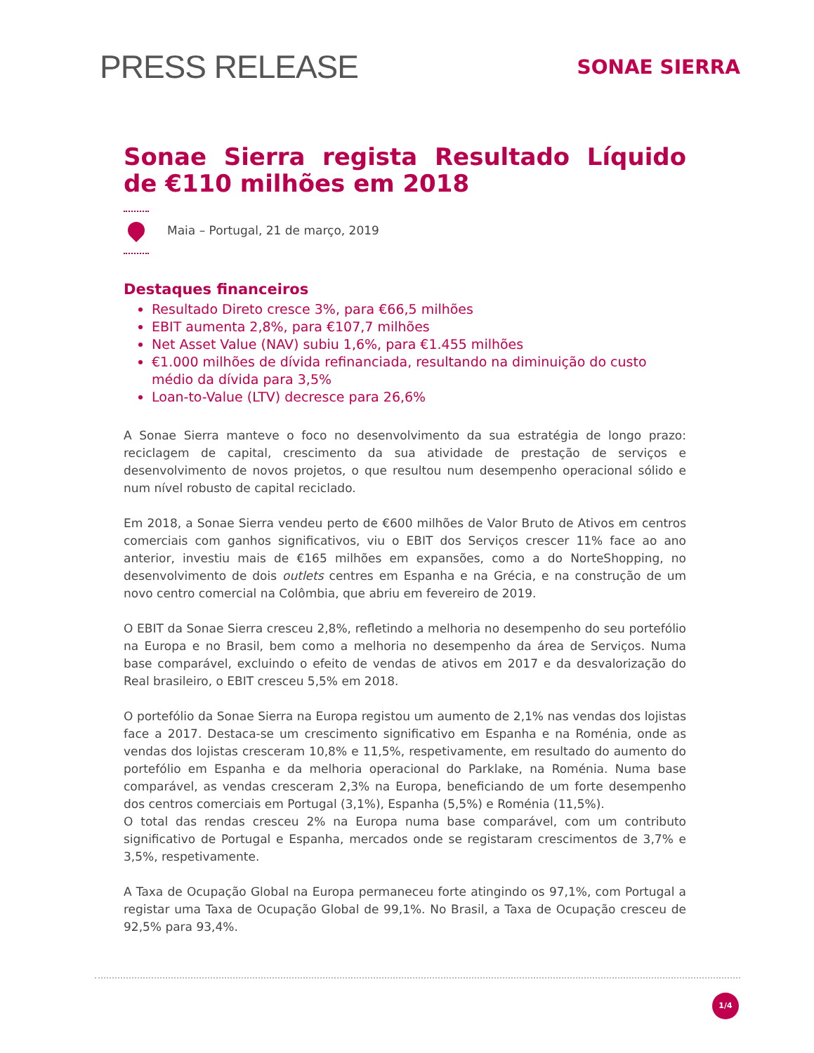PRESS RELEASE
SONAE SIERRA
Sonae Sierra regista Resultado Líquido de €110 milhões em 2018
Maia – Portugal, 21 de março, 2019
Destaques financeiros
Resultado Direto cresce 3%, para €66,5 milhões
EBIT aumenta 2,8%, para €107,7 milhões
Net Asset Value (NAV) subiu 1,6%, para €1.455 milhões
€1.000 milhões de dívida refinanciada, resultando na diminuição do custo médio da dívida para 3,5%
Loan-to-Value (LTV) decresce para 26,6%
A Sonae Sierra manteve o foco no desenvolvimento da sua estratégia de longo prazo: reciclagem de capital, crescimento da sua atividade de prestação de serviços e desenvolvimento de novos projetos, o que resultou num desempenho operacional sólido e num nível robusto de capital reciclado.
Em 2018, a Sonae Sierra vendeu perto de €600 milhões de Valor Bruto de Ativos em centros comerciais com ganhos significativos, viu o EBIT dos Serviços crescer 11% face ao ano anterior, investiu mais de €165 milhões em expansões, como a do NorteShopping, no desenvolvimento de dois outlets centres em Espanha e na Grécia, e na construção de um novo centro comercial na Colômbia, que abriu em fevereiro de 2019.
O EBIT da Sonae Sierra cresceu 2,8%, refletindo a melhoria no desempenho do seu portefólio na Europa e no Brasil, bem como a melhoria no desempenho da área de Serviços. Numa base comparável, excluindo o efeito de vendas de ativos em 2017 e da desvalorização do Real brasileiro, o EBIT cresceu 5,5% em 2018.
O portefólio da Sonae Sierra na Europa registou um aumento de 2,1% nas vendas dos lojistas face a 2017. Destaca-se um crescimento significativo em Espanha e na Roménia, onde as vendas dos lojistas cresceram 10,8% e 11,5%, respetivamente, em resultado do aumento do portefólio em Espanha e da melhoria operacional do Parklake, na Roménia. Numa base comparável, as vendas cresceram 2,3% na Europa, beneficiando de um forte desempenho dos centros comerciais em Portugal (3,1%), Espanha (5,5%) e Roménia (11,5%).
O total das rendas cresceu 2% na Europa numa base comparável, com um contributo significativo de Portugal e Espanha, mercados onde se registaram crescimentos de 3,7% e 3,5%, respetivamente.
A Taxa de Ocupação Global na Europa permaneceu forte atingindo os 97,1%, com Portugal a registar uma Taxa de Ocupação Global de 99,1%. No Brasil, a Taxa de Ocupação cresceu de 92,5% para 93,4%.
1/4